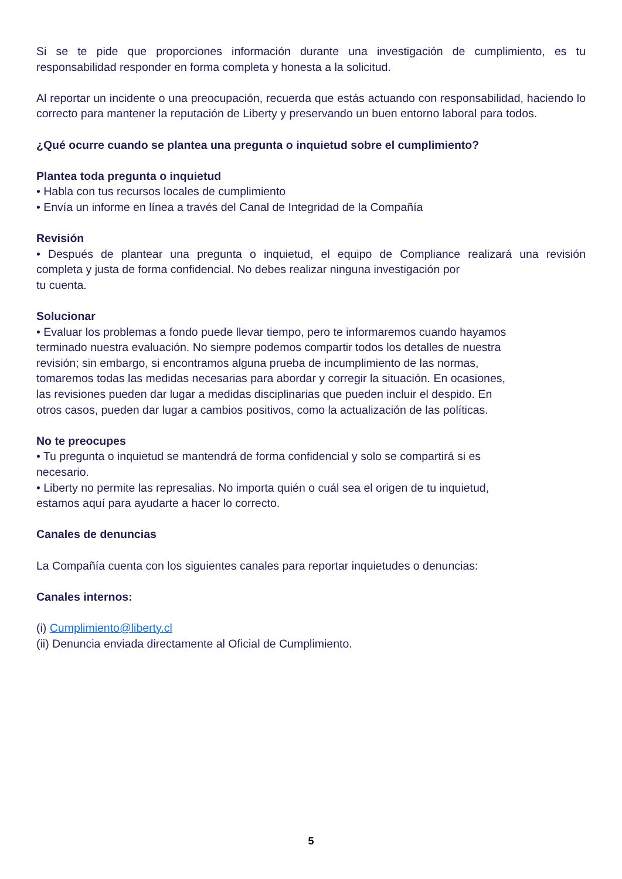Si se te pide que proporciones información durante una investigación de cumplimiento, es tu responsabilidad responder en forma completa y honesta a la solicitud.
Al reportar un incidente o una preocupación, recuerda que estás actuando con responsabilidad, haciendo lo correcto para mantener la reputación de Liberty y preservando un buen entorno laboral para todos.
¿Qué ocurre cuando se plantea una pregunta o inquietud sobre el cumplimiento?
Plantea toda pregunta o inquietud
• Habla con tus recursos locales de cumplimiento
• Envía un informe en línea a través del Canal de Integridad de la Compañía
Revisión
• Después de plantear una pregunta o inquietud, el equipo de Compliance realizará una revisión
completa y justa de forma confidencial. No debes realizar ninguna investigación por
tu cuenta.
Solucionar
• Evaluar los problemas a fondo puede llevar tiempo, pero te informaremos cuando hayamos
terminado nuestra evaluación. No siempre podemos compartir todos los detalles de nuestra
revisión; sin embargo, si encontramos alguna prueba de incumplimiento de las normas,
tomaremos todas las medidas necesarias para abordar y corregir la situación. En ocasiones,
las revisiones pueden dar lugar a medidas disciplinarias que pueden incluir el despido. En
otros casos, pueden dar lugar a cambios positivos, como la actualización de las políticas.
No te preocupes
• Tu pregunta o inquietud se mantendrá de forma confidencial y solo se compartirá si es
necesario.
• Liberty no permite las represalias. No importa quién o cuál sea el origen de tu inquietud,
estamos aquí para ayudarte a hacer lo correcto.
Canales de denuncias
La Compañía cuenta con los siguientes canales para reportar inquietudes o denuncias:
Canales internos:
(i) Cumplimiento@liberty.cl
(ii) Denuncia enviada directamente al Oficial de Cumplimiento.
5